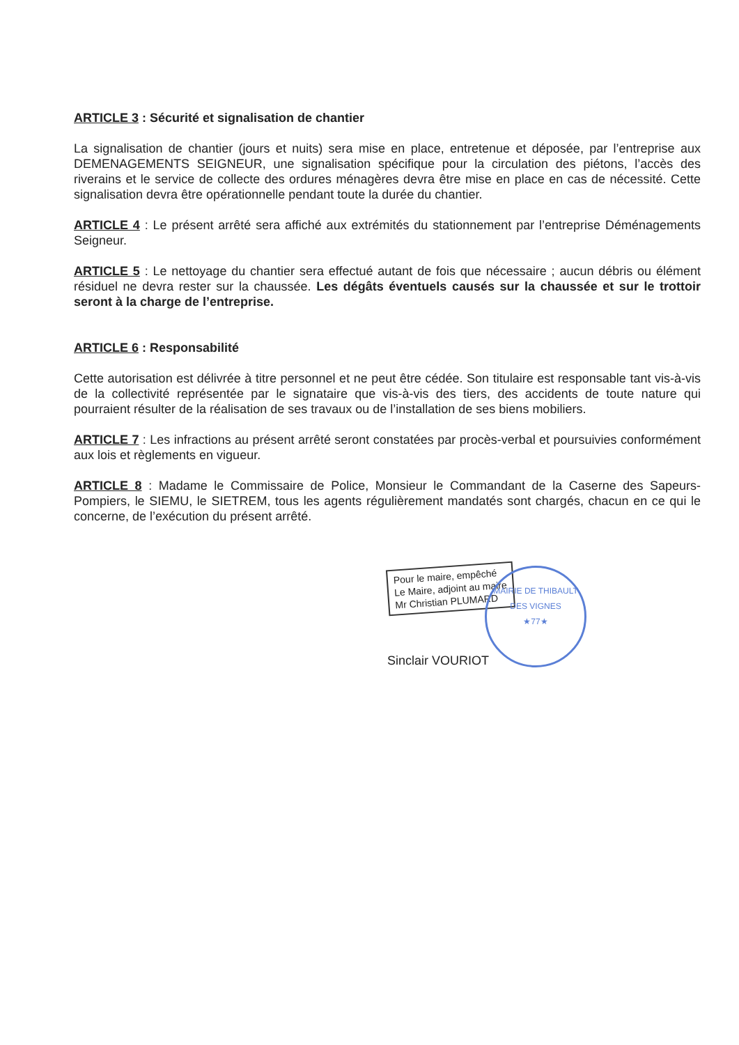ARTICLE 3 : Sécurité et signalisation de chantier
La signalisation de chantier (jours et nuits) sera mise en place, entretenue et déposée, par l’entreprise aux DEMENAGEMENTS SEIGNEUR, une signalisation spécifique pour la circulation des piétons, l’accès des riverains et le service de collecte des ordures ménagères devra être mise en place en cas de nécessité. Cette signalisation devra être opérationnelle pendant toute la durée du chantier.
ARTICLE 4 : Le présent arrêté sera affiché aux extrémités du stationnement par l’entreprise Déménagements Seigneur.
ARTICLE 5 : Le nettoyage du chantier sera effectué autant de fois que nécessaire ; aucun débris ou élément résiduel ne devra rester sur la chaussée. Les dégâts éventuels causés sur la chaussée et sur le trottoir seront à la charge de l’entreprise.
ARTICLE 6 : Responsabilité
Cette autorisation est délivrée à titre personnel et ne peut être cédée. Son titulaire est responsable tant vis-à-vis de la collectivité représentée par le signataire que vis-à-vis des tiers, des accidents de toute nature qui pourraient résulter de la réalisation de ses travaux ou de l’installation de ses biens mobiliers.
ARTICLE 7 : Les infractions au présent arrêté seront constatées par procès-verbal et poursuivies conformément aux lois et règlements en vigueur.
ARTICLE 8 : Madame le Commissaire de Police, Monsieur le Commandant de la Caserne des Sapeurs-Pompiers, le SIEMU, le SIETREM, tous les agents régulièrement mandatés sont chargés, chacun en ce qui le concerne, de l’exécution du présent arrêté.
Pour le maire, empêché
Le Maire, adjoint au maire
Mr Christian PLUMARD
MAIRIE DE THIBAULT DES VIGNES
★77★
Sinclair VOURIOT